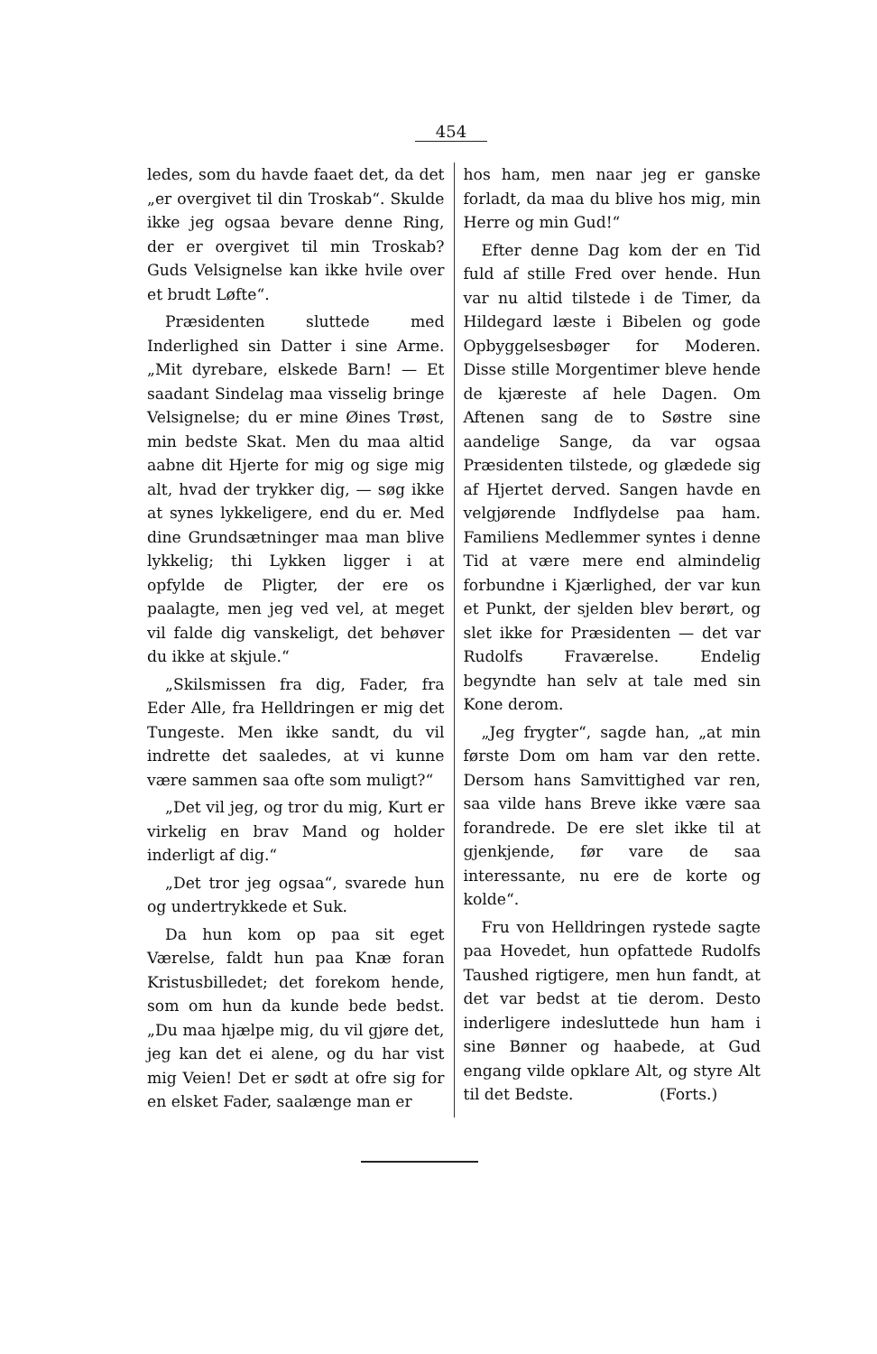454
ledes, som du havde faaet det, da det „er overgivet til din Troskab“. Skulde ikke jeg ogsaa bevare denne Ring, der er overgivet til min Troskab? Guds Velsignelse kan ikke hvile over et brudt Løfte“.
Præsidenten sluttede med Inderlighed sin Datter i sine Arme. „Mit dyrebare, elskede Barn! — Et saadant Sindelag maa visselig bringe Velsignelse; du er mine Øines Trøst, min bedste Skat. Men du maa altid aabne dit Hjerte for mig og sige mig alt, hvad der trykker dig, — søg ikke at synes lykkeligere, end du er. Med dine Grundsætninger maa man blive lykkelig; thi Lykken ligger i at opfylde de Pligter, der ere os paalagte, men jeg ved vel, at meget vil falde dig vanskeligt, det behøver du ikke at skjule.“
„Skilsmissen fra dig, Fader, fra Eder Alle, fra Helldringen er mig det Tungeste. Men ikke sandt, du vil indrette det saaledes, at vi kunne være sammen saa ofte som muligt?“
„Det vil jeg, og tror du mig, Kurt er virkelig en brav Mand og holder inderligt af dig.“
„Det tror jeg ogsaa“, svarede hun og undertrykkede et Suk.
Da hun kom op paa sit eget Værelse, faldt hun paa Knæ foran Kristusbilledet; det forekom hende, som om hun da kunde bede bedst. „Du maa hjælpe mig, du vil gjøre det, jeg kan det ei alene, og du har vist mig Veien! Det er sødt at ofre sig for en elsket Fader, saalænge man er
hos ham, men naar jeg er ganske forladt, da maa du blive hos mig, min Herre og min Gud!“
Efter denne Dag kom der en Tid fuld af stille Fred over hende. Hun var nu altid tilstede i de Timer, da Hildegard læste i Bibelen og gode Opbyggelsesbøger for Moderen. Disse stille Morgentimer bleve hende de kjæreste af hele Dagen. Om Aftenen sang de to Søstre sine aandelige Sange, da var ogsaa Præsidenten tilstede, og glædede sig af Hjertet derved. Sangen havde en velgjørende Indflydelse paa ham. Familiens Medlemmer syntes i denne Tid at være mere end almindelig forbundne i Kjærlighed, der var kun et Punkt, der sjelden blev berørt, og slet ikke for Præsidenten — det var Rudolfs Fraværelse. Endelig begyndte han selv at tale med sin Kone derom.
„Jeg frygter“, sagde han, „at min første Dom om ham var den rette. Dersom hans Samvittighed var ren, saa vilde hans Breve ikke være saa forandrede. De ere slet ikke til at gjenkjende, før vare de saa interessante, nu ere de korte og kolde“.
Fru von Helldringen rystede sagte paa Hovedet, hun opfattede Rudolfs Taushed rigtigere, men hun fandt, at det var bedst at tie derom. Desto inderligere indesluttede hun ham i sine Bønner og haabede, at Gud engang vilde opklare Alt, og styre Alt til det Bedste. (Forts.)